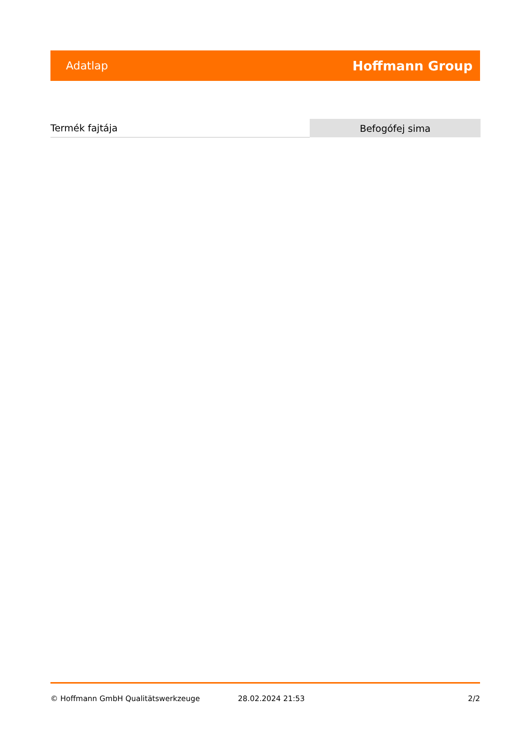Adatlap Hoffmann Group
| Termék fajtája | Befogófej sima |
© Hoffmann GmbH Qualitätswerkzeuge 28.02.2024 21:53 2/2